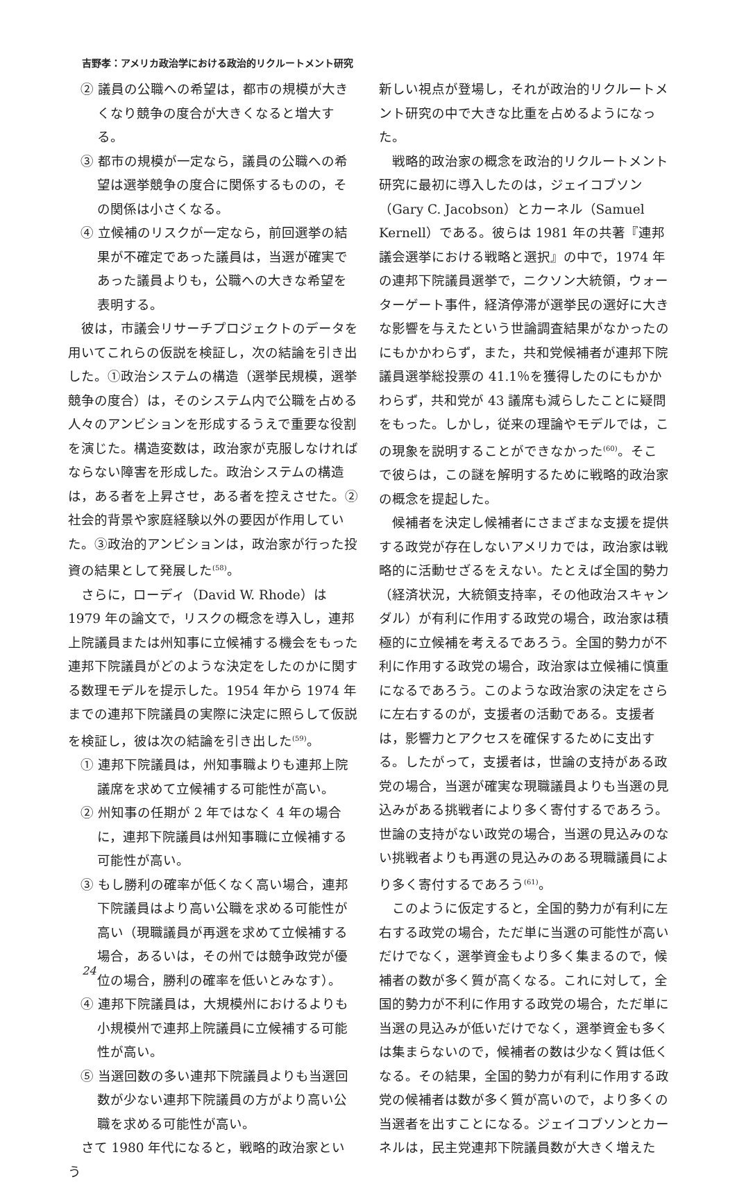吉野孝：アメリカ政治学における政治的リクルートメント研究
② 議員の公職への希望は，都市の規模が大きくなり競争の度合が大きくなると増大する。
③ 都市の規模が一定なら，議員の公職への希望は選挙競争の度合に関係するものの，その関係は小さくなる。
④ 立候補のリスクが一定なら，前回選挙の結果が不確定であった議員は，当選が確実であった議員よりも，公職への大きな希望を表明する。
彼は，市議会リサーチプロジェクトのデータを用いてこれらの仮説を検証し，次の結論を引き出した。①政治システムの構造（選挙民規模，選挙競争の度合）は，そのシステム内で公職を占める人々のアンビションを形成するうえで重要な役割を演じた。構造変数は，政治家が克服しなければならない障害を形成した。政治システムの構造は，ある者を上昇させ，ある者を控えさせた。②社会的背景や家庭経験以外の要因が作用していた。③政治的アンビションは，政治家が行った投資の結果として発展した<sup>(58)</sup>。
さらに，ローディ（David W. Rhode）は 1979 年の論文で，リスクの概念を導入し，連邦上院議員または州知事に立候補する機会をもった連邦下院議員がどのような決定をしたのかに関する数理モデルを提示した。1954 年から 1974 年までの連邦下院議員の実際に決定に照らして仮説を検証し，彼は次の結論を引き出した<sup>(59)</sup>。
① 連邦下院議員は，州知事職よりも連邦上院議席を求めて立候補する可能性が高い。
② 州知事の任期が 2 年ではなく 4 年の場合に，連邦下院議員は州知事職に立候補する可能性が高い。
③ もし勝利の確率が低くなく高い場合，連邦下院議員はより高い公職を求める可能性が高い（現職議員が再選を求めて立候補する場合，あるいは，その州では競争政党が優位の場合，勝利の確率を低いとみなす）。
④ 連邦下院議員は，大規模州におけるよりも小規模州で連邦上院議員に立候補する可能性が高い。
⑤ 当選回数の多い連邦下院議員よりも当選回数が少ない連邦下院議員の方がより高い公職を求める可能性が高い。
さて 1980 年代になると，戦略的政治家という
新しい視点が登場し，それが政治的リクルートメント研究の中で大きな比重を占めるようになった。
戦略的政治家の概念を政治的リクルートメント研究に最初に導入したのは，ジェイコブソン（Gary C. Jacobson）とカーネル（Samuel Kernell）である。彼らは 1981 年の共著『連邦議会選挙における戦略と選択』の中で，1974 年の連邦下院議員選挙で，ニクソン大統領，ウォーターゲート事件，経済停滞が選挙民の選好に大きな影響を与えたという世論調査結果がなかったのにもかかわらず，また，共和党候補者が連邦下院議員選挙総投票の 41.1％を獲得したのにもかかわらず，共和党が 43 議席も減らしたことに疑問をもった。しかし，従来の理論やモデルでは，この現象を説明することができなかった<sup>(60)</sup>。そこで彼らは，この謎を解明するために戦略的政治家の概念を提起した。
候補者を決定し候補者にさまざまな支援を提供する政党が存在しないアメリカでは，政治家は戦略的に活動せざるをえない。たとえば全国的勢力（経済状況，大統領支持率，その他政治スキャンダル）が有利に作用する政党の場合，政治家は積極的に立候補を考えるであろう。全国的勢力が不利に作用する政党の場合，政治家は立候補に慎重になるであろう。このような政治家の決定をさらに左右するのが，支援者の活動である。支援者は，影響力とアクセスを確保するために支出する。したがって，支援者は，世論の支持がある政党の場合，当選が確実な現職議員よりも当選の見込みがある挑戦者により多く寄付するであろう。世論の支持がない政党の場合，当選の見込みのない挑戦者よりも再選の見込みのある現職議員により多く寄付するであろう<sup>(61)</sup>。
このように仮定すると，全国的勢力が有利に左右する政党の場合，ただ単に当選の可能性が高いだけでなく，選挙資金もより多く集まるので，候補者の数が多く質が高くなる。これに対して，全国的勢力が不利に作用する政党の場合，ただ単に当選の見込みが低いだけでなく，選挙資金も多くは集まらないので，候補者の数は少なく質は低くなる。その結果，全国的勢力が有利に作用する政党の候補者は数が多く質が高いので，より多くの当選者を出すことになる。ジェイコブソンとカーネルは，民主党連邦下院議員数が大きく増えた
24